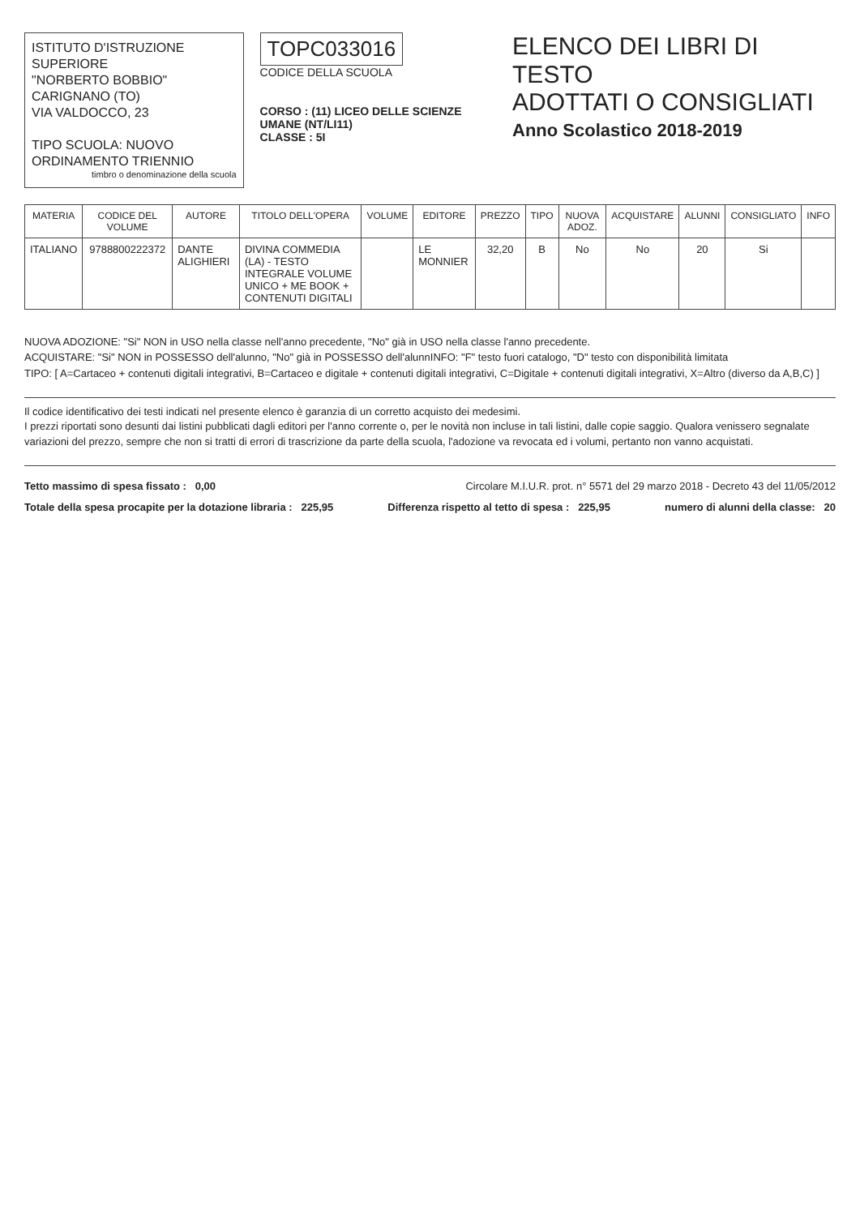ISTITUTO D'ISTRUZIONE SUPERIORE
"NORBERTO BOBBIO"
CARIGNANO (TO)
VIA VALDOCCO, 23
TIPO SCUOLA: NUOVO ORDINAMENTO TRIENNIO
timbro o denominazione della scuola
TOPC033016
CODICE DELLA SCUOLA
CORSO : (11) LICEO DELLE SCIENZE UMANE (NT/LI11)
CLASSE : 5I
ELENCO DEI LIBRI DI TESTO
ADOTTATI O CONSIGLIATI
Anno Scolastico 2018-2019
| MATERIA | CODICE DEL VOLUME | AUTORE | TITOLO DELL'OPERA | VOLUME | EDITORE | PREZZO | TIPO | NUOVA ADOZ. | ACQUISTARE | ALUNNI | CONSIGLIATO | INFO |
| --- | --- | --- | --- | --- | --- | --- | --- | --- | --- | --- | --- | --- |
| ITALIANO | 9788800222372 | DANTE ALIGHIERI | DIVINA COMMEDIA (LA) - TESTO INTEGRALE VOLUME UNICO + ME BOOK + CONTENUTI DIGITALI | | LE MONNIER | 32,20 | B | No | No | 20 | Si | |
NUOVA ADOZIONE: "Si" NON in USO nella classe nell'anno precedente, "No" già in USO nella classe l'anno precedente.
ACQUISTARE: "Si" NON in POSSESSO dell'alunno, "No" già in POSSESSO dell'alunnINFO: "F" testo fuori catalogo, "D" testo con disponibilità limitata
TIPO: [ A=Cartaceo + contenuti digitali integrativi, B=Cartaceo e digitale + contenuti digitali integrativi, C=Digitale + contenuti digitali integrativi, X=Altro (diverso da A,B,C) ]
Il codice identificativo dei testi indicati nel presente elenco è garanzia di un corretto acquisto dei medesimi.
I prezzi riportati sono desunti dai listini pubblicati dagli editori per l'anno corrente o, per le novità non incluse in tali listini, dalle copie saggio. Qualora venissero segnalate variazioni del prezzo, sempre che non si tratti di errori di trascrizione da parte della scuola, l'adozione va revocata ed i volumi, pertanto non vanno acquistati.
Tetto massimo di spesa fissato : 0,00 Circolare M.I.U.R. prot. n° 5571 del 29 marzo 2018 - Decreto 43 del 11/05/2012
Totale della spesa procapite per la dotazione libraria : 225,95 Differenza rispetto al tetto di spesa : 225,95 numero di alunni della classe: 20